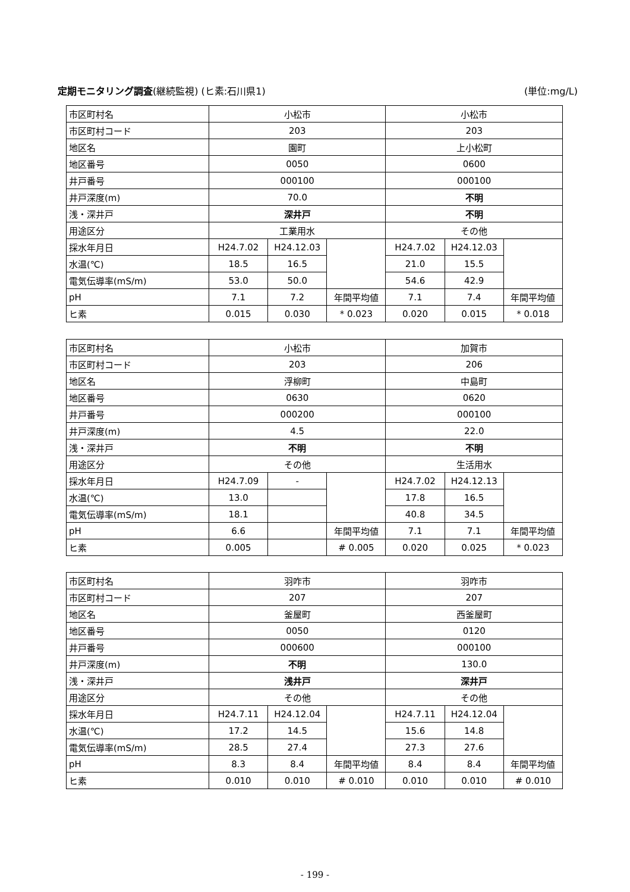定期モニタリング調査(継続監視) (ヒ素:石川県1) (単位:mg/L)
| 市区町村名 | 小松市 | | | 小松市 | | |
| 市区町村コード | 203 | | | 203 | | |
| 地区名 | 園町 | | | 上小松町 | | |
| 地区番号 | 0050 | | | 0600 | | |
| 井戸番号 | 000100 | | | 000100 | | |
| 井戸深度(m) | 70.0 | | | 不明 | | |
| 浅・深井戸 | 深井戸 | | | 不明 | | |
| 用途区分 | 工業用水 | | | その他 | | |
| 採水年月日 | H24.7.02 | H24.12.03 | | H24.7.02 | H24.12.03 | |
| 水温(℃) | 18.5 | 16.5 | | 21.0 | 15.5 | |
| 電気伝導率(mS/m) | 53.0 | 50.0 | | 54.6 | 42.9 | |
| pH | 7.1 | 7.2 | 年間平均値 | 7.1 | 7.4 | 年間平均値 |
| ヒ素 | 0.015 | 0.030 | * 0.023 | 0.020 | 0.015 | * 0.018 |
| 市区町村名 | 小松市 | | | 加賀市 | | |
| 市区町村コード | 203 | | | 206 | | |
| 地区名 | 浮柳町 | | | 中島町 | | |
| 地区番号 | 0630 | | | 0620 | | |
| 井戸番号 | 000200 | | | 000100 | | |
| 井戸深度(m) | 4.5 | | | 22.0 | | |
| 浅・深井戸 | 不明 | | | 不明 | | |
| 用途区分 | その他 | | | 生活用水 | | |
| 採水年月日 | H24.7.09 | - | | H24.7.02 | H24.12.13 | |
| 水温(℃) | 13.0 | | | 17.8 | 16.5 | |
| 電気伝導率(mS/m) | 18.1 | | | 40.8 | 34.5 | |
| pH | 6.6 | | 年間平均値 | 7.1 | 7.1 | 年間平均値 |
| ヒ素 | 0.005 | | # 0.005 | 0.020 | 0.025 | * 0.023 |
| 市区町村名 | 羽咋市 | | | 羽咋市 | | |
| 市区町村コード | 207 | | | 207 | | |
| 地区名 | 釜屋町 | | | 西釜屋町 | | |
| 地区番号 | 0050 | | | 0120 | | |
| 井戸番号 | 000600 | | | 000100 | | |
| 井戸深度(m) | 不明 | | | 130.0 | | |
| 浅・深井戸 | 浅井戸 | | | 深井戸 | | |
| 用途区分 | その他 | | | その他 | | |
| 採水年月日 | H24.7.11 | H24.12.04 | | H24.7.11 | H24.12.04 | |
| 水温(℃) | 17.2 | 14.5 | | 15.6 | 14.8 | |
| 電気伝導率(mS/m) | 28.5 | 27.4 | | 27.3 | 27.6 | |
| pH | 8.3 | 8.4 | 年間平均値 | 8.4 | 8.4 | 年間平均値 |
| ヒ素 | 0.010 | 0.010 | # 0.010 | 0.010 | 0.010 | # 0.010 |
- 199 -